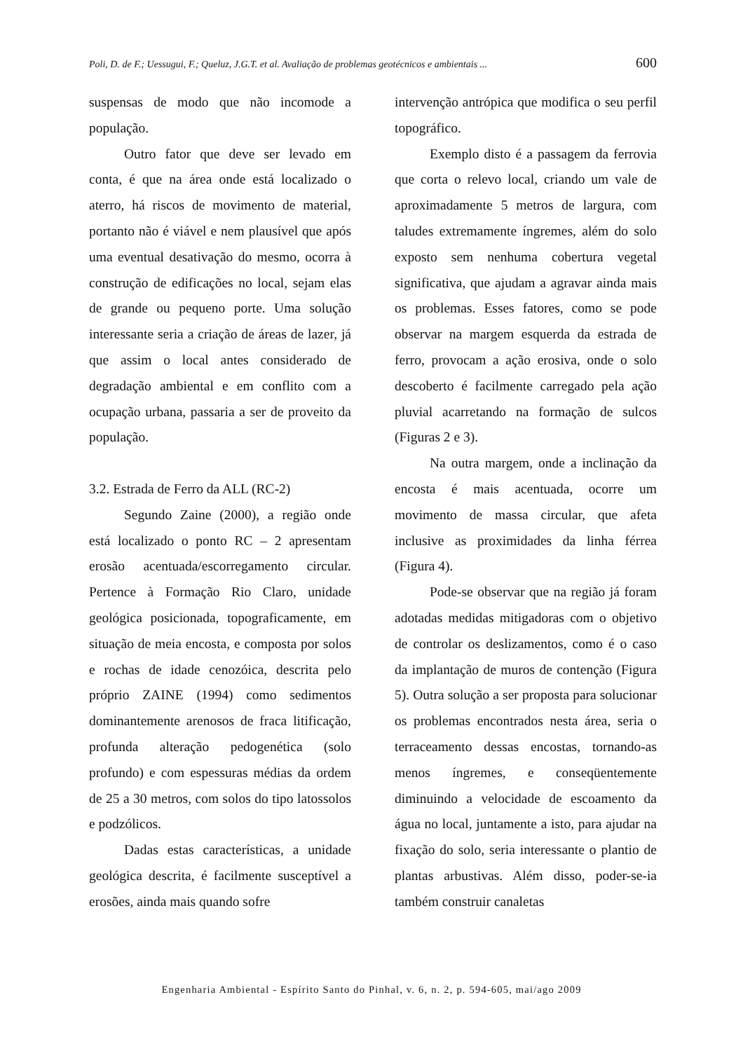Poli, D. de F.; Uessugui, F.; Queluz, J.G.T. et al. Avaliação de problemas geotécnicos e ambientais ... 600
suspensas de modo que não incomode a população.
Outro fator que deve ser levado em conta, é que na área onde está localizado o aterro, há riscos de movimento de material, portanto não é viável e nem plausível que após uma eventual desativação do mesmo, ocorra à construção de edificações no local, sejam elas de grande ou pequeno porte. Uma solução interessante seria a criação de áreas de lazer, já que assim o local antes considerado de degradação ambiental e em conflito com a ocupação urbana, passaria a ser de proveito da população.
3.2. Estrada de Ferro da ALL (RC-2)
Segundo Zaine (2000), a região onde está localizado o ponto RC – 2 apresentam erosão acentuada/escorregamento circular. Pertence à Formação Rio Claro, unidade geológica posicionada, topograficamente, em situação de meia encosta, e composta por solos e rochas de idade cenozóica, descrita pelo próprio ZAINE (1994) como sedimentos dominantemente arenosos de fraca litificação, profunda alteração pedogenética (solo profundo) e com espessuras médias da ordem de 25 a 30 metros, com solos do tipo latossolos e podzólicos.
Dadas estas características, a unidade geológica descrita, é facilmente susceptível a erosões, ainda mais quando sofre
intervenção antrópica que modifica o seu perfil topográfico.
Exemplo disto é a passagem da ferrovia que corta o relevo local, criando um vale de aproximadamente 5 metros de largura, com taludes extremamente íngremes, além do solo exposto sem nenhuma cobertura vegetal significativa, que ajudam a agravar ainda mais os problemas. Esses fatores, como se pode observar na margem esquerda da estrada de ferro, provocam a ação erosiva, onde o solo descoberto é facilmente carregado pela ação pluvial acarretando na formação de sulcos (Figuras 2 e 3).
Na outra margem, onde a inclinação da encosta é mais acentuada, ocorre um movimento de massa circular, que afeta inclusive as proximidades da linha férrea (Figura 4).
Pode-se observar que na região já foram adotadas medidas mitigadoras com o objetivo de controlar os deslizamentos, como é o caso da implantação de muros de contenção (Figura 5). Outra solução a ser proposta para solucionar os problemas encontrados nesta área, seria o terraceamento dessas encostas, tornando-as menos íngremes, e conseqüentemente diminuindo a velocidade de escoamento da água no local, juntamente a isto, para ajudar na fixação do solo, seria interessante o plantio de plantas arbustivas. Além disso, poder-se-ia também construir canaletas
Engenharia Ambiental - Espírito Santo do Pinhal, v. 6, n. 2, p. 594-605, mai/ago 2009